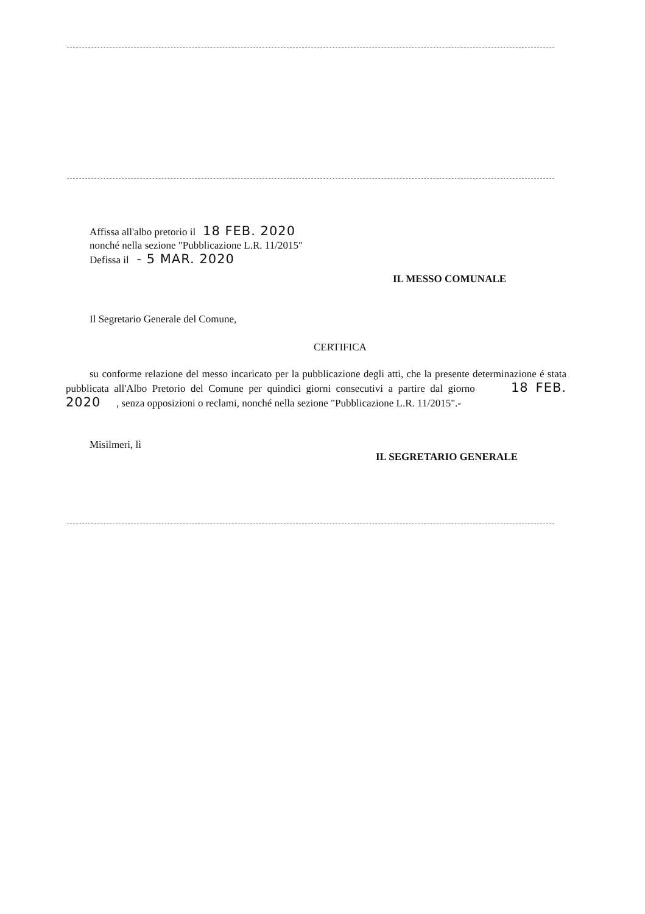Affissa all'albo pretorio il 18 FEB. 2020
nonché nella sezione "Pubblicazione L.R. 11/2015"
Defissa il - 5 MAR. 2020
IL MESSO COMUNALE
Il Segretario Generale del Comune,
CERTIFICA
su conforme relazione del messo incaricato per la pubblicazione degli atti, che la presente determinazione é stata pubblicata all'Albo Pretorio del Comune per quindici giorni consecutivi a partire dal giorno 18 FEB. 2020 , senza opposizioni o reclami, nonché nella sezione "Pubblicazione L.R. 11/2015".-
Misilmeri, lì
IL SEGRETARIO GENERALE